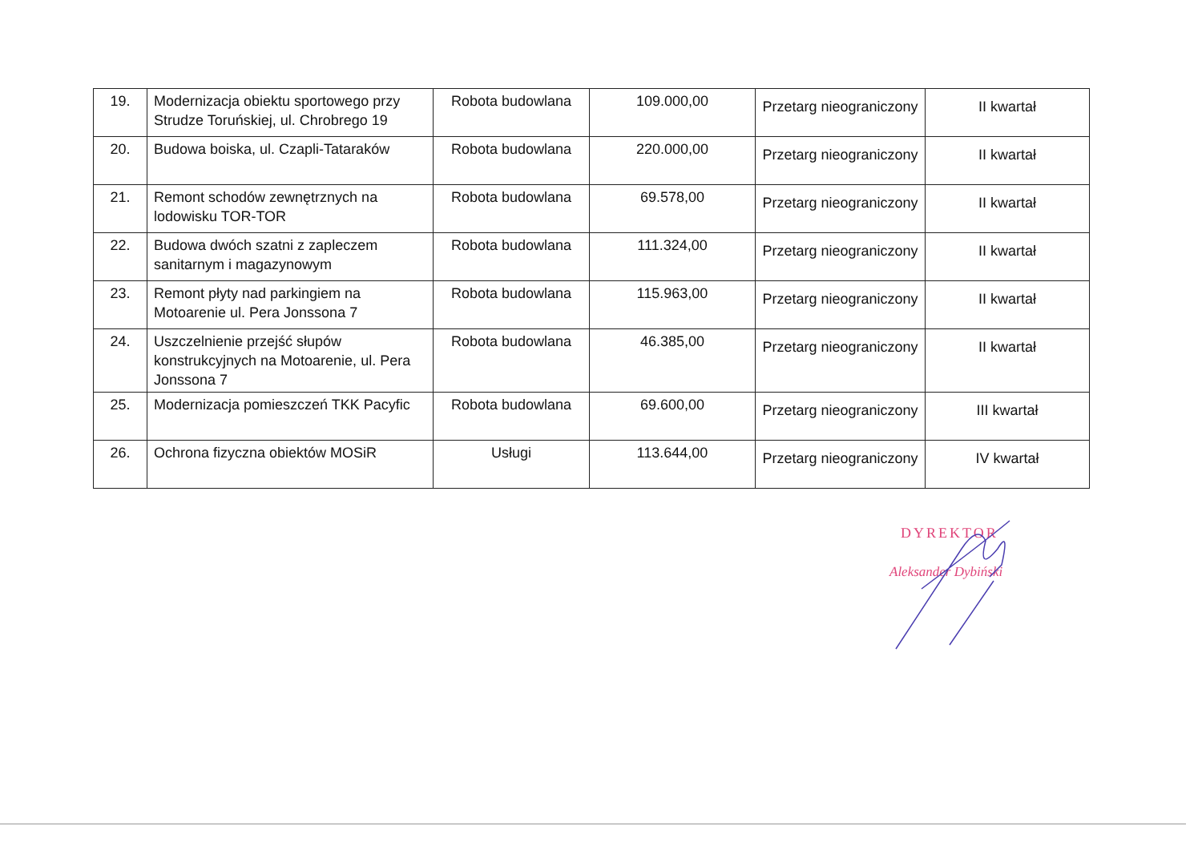| 19. | Modernizacja obiektu sportowego przy Strudze Toruńskiej, ul. Chrobrego 19 | Robota budowlana | 109.000,00 | Przetarg nieograniczony | II kwartał |
| 20. | Budowa boiska, ul. Czapli-Tataraków | Robota budowlana | 220.000,00 | Przetarg nieograniczony | II kwartał |
| 21. | Remont schodów zewnętrznych na lodowisku TOR-TOR | Robota budowlana | 69.578,00 | Przetarg nieograniczony | II kwartał |
| 22. | Budowa dwóch szatni z zapleczem sanitarnym i magazynowym | Robota budowlana | 111.324,00 | Przetarg nieograniczony | II kwartał |
| 23. | Remont płyty nad parkingiem na Motoarenie ul. Pera Jonssona 7 | Robota budowlana | 115.963,00 | Przetarg nieograniczony | II kwartał |
| 24. | Uszczelnienie przejść słupów konstrukcyjnych na Motoarenie, ul. Pera Jonssona 7 | Robota budowlana | 46.385,00 | Przetarg nieograniczony | II kwartał |
| 25. | Modernizacja pomieszczeń TKK Pacyfic | Robota budowlana | 69.600,00 | Przetarg nieograniczony | III kwartał |
| 26. | Ochrona fizyczna obiektów MOSiR | Usługi | 113.644,00 | Przetarg nieograniczony | IV kwartał |
DYREKTOR
Aleksander Dybiński